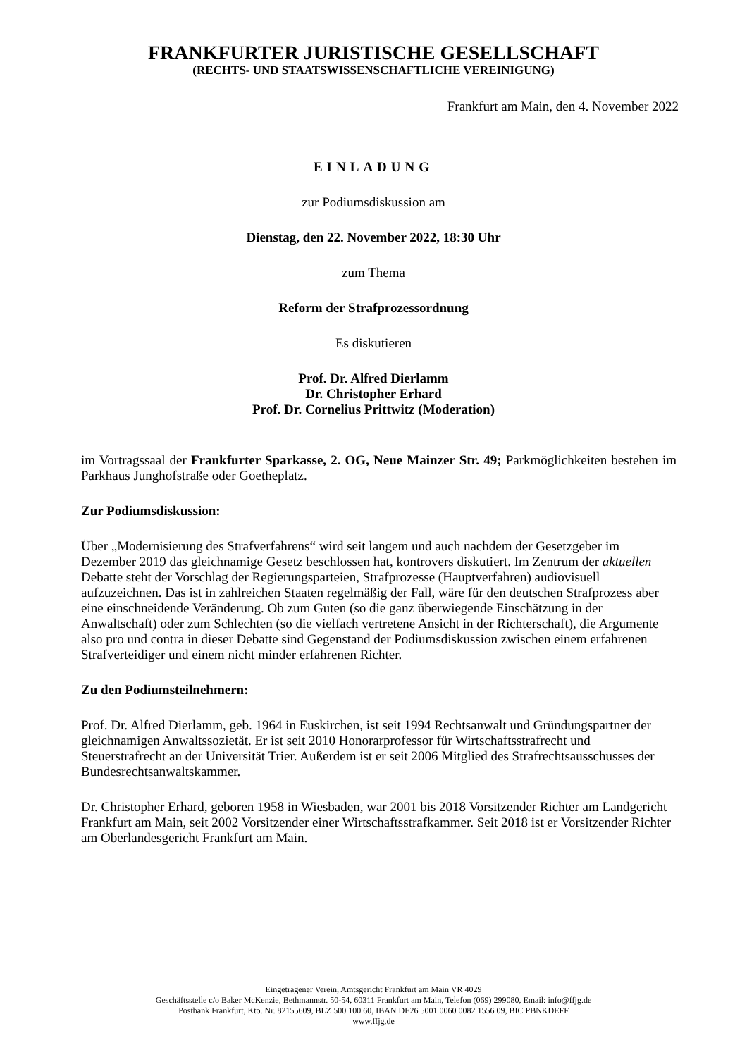FRANKFURTER JURISTISCHE GESELLSCHAFT
(RECHTS- UND STAATSWISSENSCHAFTLICHE VEREINIGUNG)
Frankfurt am Main, den 4. November 2022
EINLADUNG
zur Podiumsdiskussion am
Dienstag, den 22. November 2022, 18:30 Uhr
zum Thema
Reform der Strafprozessordnung
Es diskutieren
Prof. Dr. Alfred Dierlamm
Dr. Christopher Erhard
Prof. Dr. Cornelius Prittwitz (Moderation)
im Vortragssaal der Frankfurter Sparkasse, 2. OG, Neue Mainzer Str. 49; Parkmöglichkeiten bestehen im Parkhaus Junghofstraße oder Goetheplatz.
Zur Podiumsdiskussion:
Über „Modernisierung des Strafverfahrens“ wird seit langem und auch nachdem der Gesetzgeber im Dezember 2019 das gleichnamige Gesetz beschlossen hat, kontrovers diskutiert. Im Zentrum der aktuellen Debatte steht der Vorschlag der Regierungsparteien, Strafprozesse (Hauptverfahren) audiovisuell aufzuzeichnen. Das ist in zahlreichen Staaten regelmäßig der Fall, wäre für den deutschen Strafprozess aber eine einschneidende Veränderung. Ob zum Guten (so die ganz überwiegende Einschätzung in der Anwaltschaft) oder zum Schlechten (so die vielfach vertretene Ansicht in der Richterschaft), die Argumente also pro und contra in dieser Debatte sind Gegenstand der Podiumsdiskussion zwischen einem erfahrenen Strafverteidiger und einem nicht minder erfahrenen Richter.
Zu den Podiumsteilnehmern:
Prof. Dr. Alfred Dierlamm, geb. 1964 in Euskirchen, ist seit 1994 Rechtsanwalt und Gründungspartner der gleichnamigen Anwaltssozietät. Er ist seit 2010 Honorarprofessor für Wirtschaftsstrafrecht und Steuerstrafrecht an der Universität Trier. Außerdem ist er seit 2006 Mitglied des Strafrechtsausschusses der Bundesrechtsanwaltskammer.
Dr. Christopher Erhard, geboren 1958 in Wiesbaden, war 2001 bis 2018 Vorsitzender Richter am Landgericht Frankfurt am Main, seit 2002 Vorsitzender einer Wirtschaftsstrafkammer. Seit 2018 ist er Vorsitzender Richter am Oberlandesgericht Frankfurt am Main.
Eingetragener Verein, Amtsgericht Frankfurt am Main VR 4029
Geschäftsstelle c/o Baker McKenzie, Bethmannstr. 50-54, 60311 Frankfurt am Main, Telefon (069) 299080, Email: info@ffjg.de
Postbank Frankfurt, Kto. Nr. 82155609, BLZ 500 100 60, IBAN DE26 5001 0060 0082 1556 09, BIC PBNKDEFF
www.ffjg.de